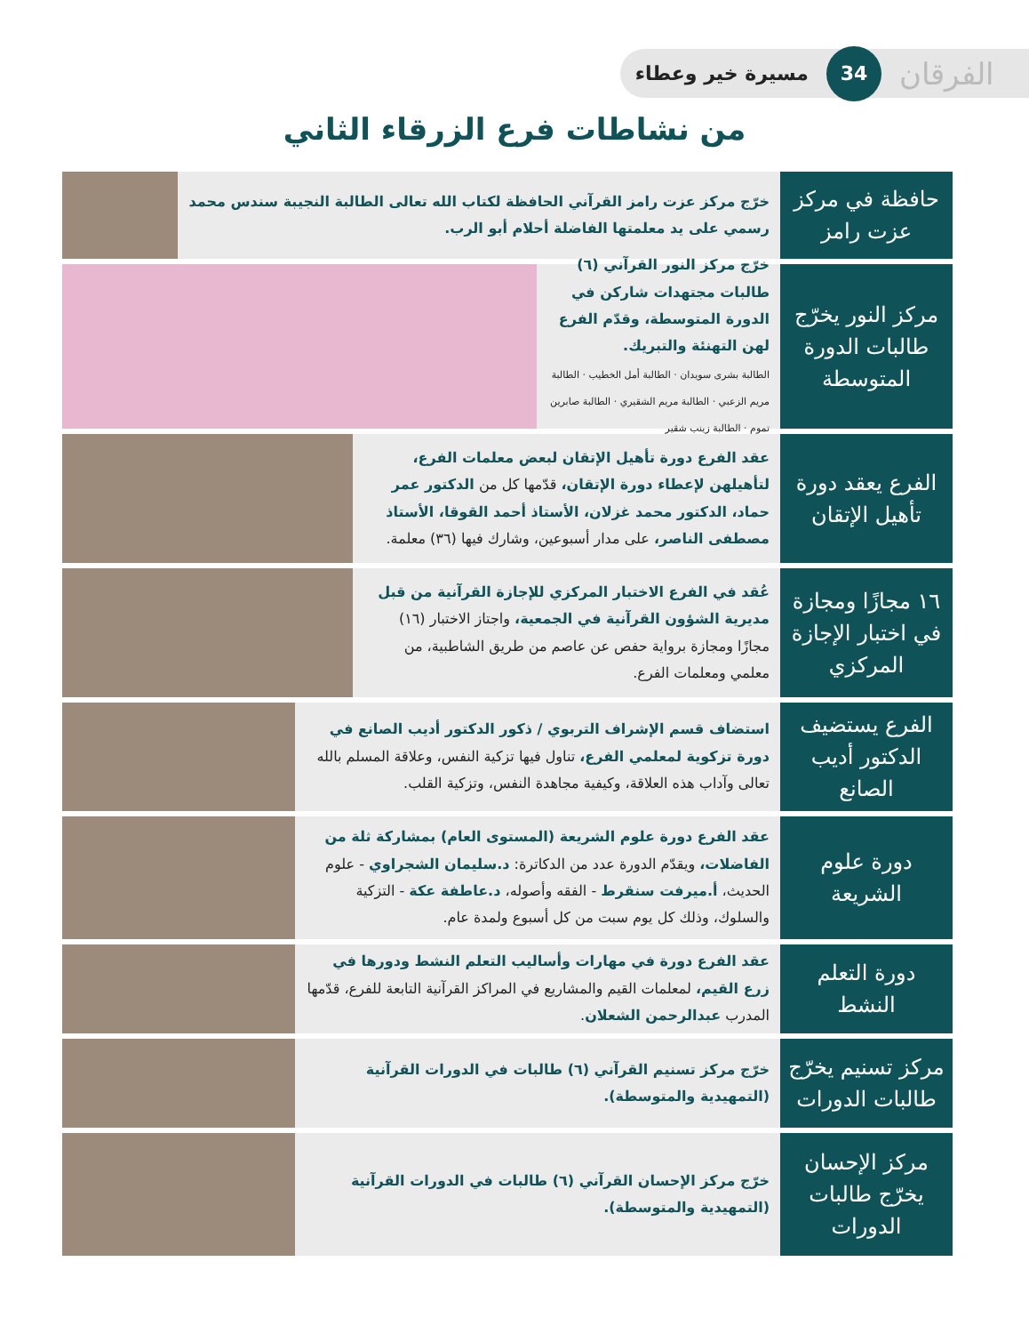الفرقان 34 مسيرة خير وعطاء
من نشاطات فرع الزرقاء الثاني
حافظة في مركز عزت رامز
خرّج مركز عزت رامز القرآني الحافظة لكتاب الله تعالى الطالبة النجيبة سندس محمد رسمي على يد معلمتها الفاضلة أحلام أبو الرب.
مركز النور يخرّج طالبات الدورة المتوسطة
خرّج مركز النور القرآني (٦) طالبات مجتهدات شاركن في الدورة المتوسطة، وقدّم الفرع لهن التهنئة والتبريك.
الطالبة بشرى سويدان · الطالبة أمل الخطيب · الطالبة مريم الزعبي · الطالبة مريم الشقيري · الطالبة صابرين تموم · الطالبة زينب شقير
الفرع يعقد دورة تأهيل الإتقان
عقد الفرع دورة تأهيل الإتقان لبعض معلمات الفرع، لتأهيلهن لإعطاء دورة الإتقان، قدّمها كل من الدكتور عمر حماد، الدكتور محمد غزلان، الأستاذ أحمد القوقا، الأستاذ مصطفى الناصر، على مدار أسبوعين، وشارك فيها (٣٦) معلمة.
١٦ مجازًا ومجازة في اختبار الإجازة المركزي
عُقد في الفرع الاختبار المركزي للإجازة القرآنية من قبل مديرية الشؤون القرآنية في الجمعية، واجتاز الاختبار (١٦) مجازًا ومجازة برواية حفص عن عاصم من طريق الشاطبية، من معلمي ومعلمات الفرع.
الفرع يستضيف الدكتور أديب الصانع
استضاف قسم الإشراف التربوي / ذكور الدكتور أديب الصانع في دورة تزكوية لمعلمي الفرع، تناول فيها تزكية النفس، وعلاقة المسلم بالله تعالى وآداب هذه العلاقة، وكيفية مجاهدة النفس، وتزكية القلب.
دورة علوم الشريعة
عقد الفرع دورة علوم الشريعة (المستوى العام) بمشاركة ثلة من الفاضلات، ويقدّم الدورة عدد من الدكاترة: د.سليمان الشجراوي - علوم الحديث، أ.ميرفت سنقرط - الفقه وأصوله، د.عاطفة عكة - التزكية والسلوك، وذلك كل يوم سبت من كل أسبوع ولمدة عام.
دورة التعلم النشط
عقد الفرع دورة في مهارات وأساليب التعلم النشط ودورها في زرع القيم، لمعلمات القيم والمشاريع في المراكز القرآنية التابعة للفرع، قدّمها المدرب عبدالرحمن الشعلان.
مركز تسنيم يخرّج طالبات الدورات
خرّج مركز تسنيم القرآني (٦) طالبات في الدورات القرآنية (التمهيدية والمتوسطة).
مركز الإحسان يخرّج طالبات الدورات
خرّج مركز الإحسان القرآني (٦) طالبات في الدورات القرآنية (التمهيدية والمتوسطة).